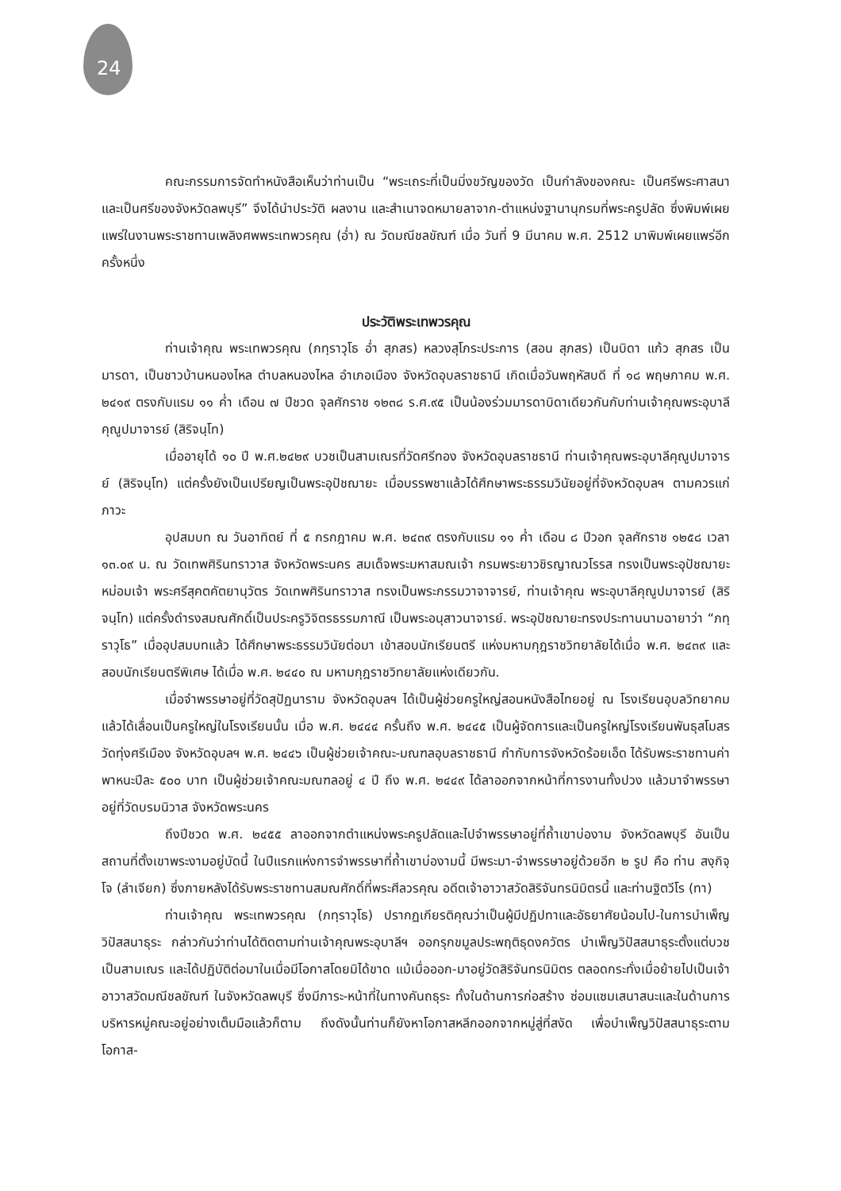24
คณะกรรมการจัดทำหนังสือเห็นว่าท่านเป็น “พระเถระที่เป็นมิ่งขวัญของวัด เป็นกำลังของคณะ เป็นศรีพระศาสนา และเป็นศรีของจังหวัดลพบุรี” จึงได้นำประวัติ ผลงาน และสำเนาจดหมายลาจาก-ตำแหน่งฐานานุกรมที่พระครูปลัด ซึ่งพิมพ์เผยแพร่ในงานพระราชทานเพลิงศพพระเทพวรคุณ (อ่ำ) ณ วัดมณีชลขัณฑ์ เมื่อ วันที่ 9 มีนาคม พ.ศ. 2512 มาพิมพ์เผยแพร่อีกครั้งหนึ่ง
ประวัติพระเทพวรคุณ
ท่านเจ้าคุณ พระเทพวรคุณ (ภทฺราวุโธ อ่ำ สุภสร) หลวงสุโภระประการ (สอน สุภสร) เป็นบิดา แก้ว สุภสร เป็นมารดา, เป็นชาวบ้านหนองไหล ตำบลหนองไหล อำเภอเมือง จังหวัดอุบลราชธานี เกิดเมื่อวันพฤหัสบดี ที่ ๑๘ พฤษภาคม พ.ศ. ๒๔๑๙ ตรงกับแรม ๑๑ ค่ำ เดือน ๗ ปีชวด จุลศักราช ๑๒๓๘ ร.ศ.๙๕ เป็นน้องร่วมมารดาบิดาเดียวกันกับท่านเจ้าคุณพระอุบาลีคุณูปมาจารย์ (สิริจนฺโท)
เมื่ออายุได้ ๑๐ ปี พ.ศ.๒๔๒๙ บวชเป็นสามเณรที่วัดศรีทอง จังหวัดอุบลราชธานี ท่านเจ้าคุณพระอุบาลีคุณูปมาจารย์ (สิริจนฺโท) แต่ครั้งยังเป็นเปรียญเป็นพระอุปัชฌายะ เมื่อบรรพชาแล้วได้ศึกษาพระธรรมวินัยอยู่ที่จังหวัดอุบลฯ ตามควรแก่ภาวะ
อุปสมบท ณ วันอาทิตย์ ที่ ๕ กรกฎาคม พ.ศ. ๒๔๓๙ ตรงกับแรม ๑๑ ค่ำ เดือน ๘ ปีวอก จุลศักราช ๑๒๕๘ เวลา ๑๓.๐๙ น. ณ วัดเทพศิรินทราวาส จังหวัดพระนคร สมเด็จพระมหาสมณเจ้า กรมพระยาวชิรญาณวโรรส ทรงเป็นพระอุปัชฌายะ หม่อมเจ้า พระศรีสุคตคัตยานุวัตร วัดเทพศิรินทราวาส ทรงเป็นพระกรรมวาจาจารย์, ท่านเจ้าคุณ พระอุบาลีคุณูปมาจารย์ (สิริจนฺโท) แต่ครั้งดำรงสมณศักดิ์เป็นประครูวิจิตรธรรมภาณี เป็นพระอนุสาวนาจารย์. พระอุปัชฌายะทรงประทานนามฉายาว่า “ภทฺราวุโธ” เมื่ออุปสมบทแล้ว ได้ศึกษาพระธรรมวินัยต่อมา เข้าสอบนักเรียนตรี แห่งมหามกุฎราชวิทยาลัยได้เมื่อ พ.ศ. ๒๔๓๙ และสอบนักเรียนตรีพิเศษ ได้เมื่อ พ.ศ. ๒๔๔๐ ณ มหามกุฎราชวิทยาลัยแห่งเดียวกัน.
เมื่อจำพรรษาอยู่ที่วัดสุปัฏนาราม จังหวัดอุบลฯ ได้เป็นผู้ช่วยครูใหญ่สอนหนังสือไทยอยู่ ณ โรงเรียนอุบลวิทยาคม แล้วได้เลื่อนเป็นครูใหญ่ในโรงเรียนนั้น เมื่อ พ.ศ. ๒๔๔๔ ครั้นถึง พ.ศ. ๒๔๔๕ เป็นผู้จัดการและเป็นครูใหญ่โรงเรียนพันธุสโมสร วัดทุ่งศรีเมือง จังหวัดอุบลฯ พ.ศ. ๒๔๔๖ เป็นผู้ช่วยเจ้าคณะ-มณฑลอุบลราชธานี กำกับการจังหวัดร้อยเอ็ด ได้รับพระราชทานค่าพาหนะปีละ ๕๐๐ บาท เป็นผู้ช่วยเจ้าคณะมณฑลอยู่ ๔ ปี ถึง พ.ศ. ๒๔๔๙ ได้ลาออกจากหน้าที่การงานทั้งปวง แล้วมาจำพรรษาอยู่ที่วัดบรมนิวาส จังหวัดพระนคร
ถึงปีชวด พ.ศ. ๒๔๕๕ ลาออกจากตำแหน่งพระครูปลัดและไปจำพรรษาอยู่ที่ถ้ำเขาบ่องาม จังหวัดลพบุรี อันเป็นสถานที่ตั้งเขาพระงามอยู่บัดนี้ ในปีแรกแห่งการจำพรรษาที่ถ้ำเขาบ่องามนี้ มีพระมา-จำพรรษาอยู่ด้วยอีก ๒ รูป คือ ท่าน สงฺกิจฺโจ (ลำเจียก) ซึ่งภายหลังได้รับพระราชทานสมณศักดิ์ที่พระศีลวรคุณ อดีตเจ้าอาวาสวัดสิริจันทรนิมิตรนี้ และท่านฐิตวีโร (ทา)
ท่านเจ้าคุณ พระเทพวรคุณ (ภทฺราวุโธ) ปรากฏเกียรติคุณว่าเป็นผู้มีปฏิปทาและอัธยาศัยน้อมไป-ในการบำเพ็ญวิปัสสนาธุระ กล่าวกันว่าท่านได้ติดตามท่านเจ้าคุณพระอุบาลีฯ ออกรุกขมูลประพฤติธุดงควัตร บำเพ็ญวิปัสสนาธุระตั้งแต่บวชเป็นสามเณร และได้ปฏิบัติต่อมาในเมื่อมีโอกาสโดยมิได้ขาด แม้เมื่อออก-มาอยู่วัดสิริจันทรนิมิตร ตลอดกระทั่งเมื่อย้ายไปเป็นเจ้าอาวาสวัดมณีชลขัณฑ์ ในจังหวัดลพบุรี ซึ่งมีภาระ-หน้าที่ในทางคันถธุระ ทั้งในด้านการก่อสร้าง ซ่อมแซมเสนาสนะและในด้านการบริหารหมู่คณะอยู่อย่างเต็มมือแล้วก็ตาม ถึงดังนั้นท่านก็ยังหาโอกาสหลีกออกจากหมู่สู่ที่สงัด เพื่อบำเพ็ญวิปัสสนาธุระตามโอกาส-